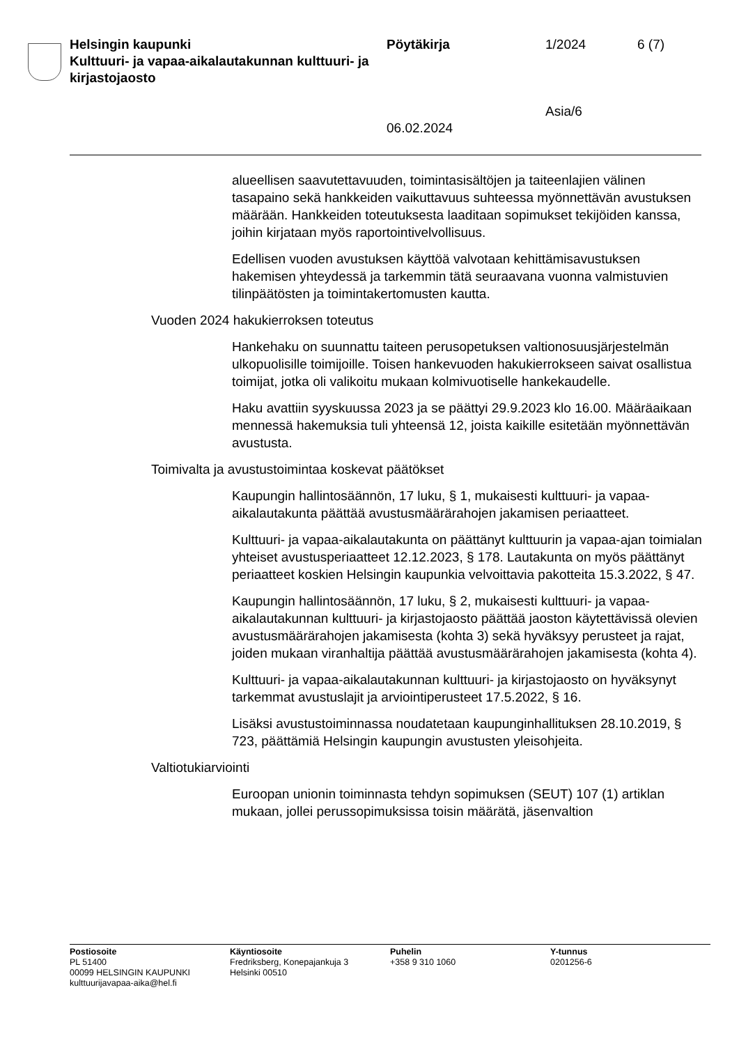Helsingin kaupunki
Kulttuuri- ja vapaa-aikalautakunnan kulttuuri- ja kirjastojaosto
Pöytäkirja
06.02.2024
1/2024
Asia/6
6 (7)
alueellisen saavutettavuuden, toimintasisältöjen ja taiteenlajien välinen tasapaino sekä hankkeiden vaikuttavuus suhteessa myönnettävän avustuksen määrään. Hankkeiden toteutuksesta laaditaan sopimukset tekijöiden kanssa, joihin kirjataan myös raportointivelvollisuus.
Edellisen vuoden avustuksen käyttöä valvotaan kehittämisavustuksen hakemisen yhteydessä ja tarkemmin tätä seuraavana vuonna valmistuvien tilinpäätösten ja toimintakertomusten kautta.
Vuoden 2024 hakukierroksen toteutus
Hankehaku on suunnattu taiteen perusopetuksen valtionosuusjärjestelmän ulkopuolisille toimijoille. Toisen hankevuoden hakukierrokseen saivat osallistua toimijat, jotka oli valikoitu mukaan kolmivuotiselle hankekaudelle.
Haku avattiin syyskuussa 2023 ja se päättyi 29.9.2023 klo 16.00. Määräaikaan mennessä hakemuksia tuli yhteensä 12, joista kaikille esitetään myönnettävän avustusta.
Toimivalta ja avustustoimintaa koskevat päätökset
Kaupungin hallintosäännön, 17 luku, § 1, mukaisesti kulttuuri- ja vapaa-aikalautakunta päättää avustusmäärärahojen jakamisen periaatteet.
Kulttuuri- ja vapaa-aikalautakunta on päättänyt kulttuurin ja vapaa-ajan toimialan yhteiset avustusperiaatteet 12.12.2023, § 178. Lautakunta on myös päättänyt periaatteet koskien Helsingin kaupunkia velvoittavia pakotteita 15.3.2022, § 47.
Kaupungin hallintosäännön, 17 luku, § 2, mukaisesti kulttuuri- ja vapaa-aikalautakunnan kulttuuri- ja kirjastojaosto päättää jaoston käytettävissä olevien avustusmäärärahojen jakamisesta (kohta 3) sekä hyväksyy perusteet ja rajat, joiden mukaan viranhaltija päättää avustusmäärärahojen jakamisesta (kohta 4).
Kulttuuri- ja vapaa-aikalautakunnan kulttuuri- ja kirjastojaosto on hyväksynyt tarkemmat avustuslajit ja arviointiperusteet 17.5.2022, § 16.
Lisäksi avustustoiminnassa noudatetaan kaupunginhallituksen 28.10.2019, § 723, päättämiä Helsingin kaupungin avustusten yleisohjeita.
Valtiotukiarviointi
Euroopan unionin toiminnasta tehdyn sopimuksen (SEUT) 107 (1) artiklan mukaan, jollei perussopimuksissa toisin määrätä, jäsenvaltion
Postiosoite
PL 51400
00099 HELSINGIN KAUPUNKI
kulttuurijavapaa-aika@hel.fi
Käyntiosoite
Fredriksberg, Konepajankuja 3
Helsinki 00510
Puhelin
+358 9 310 1060
Y-tunnus
0201256-6